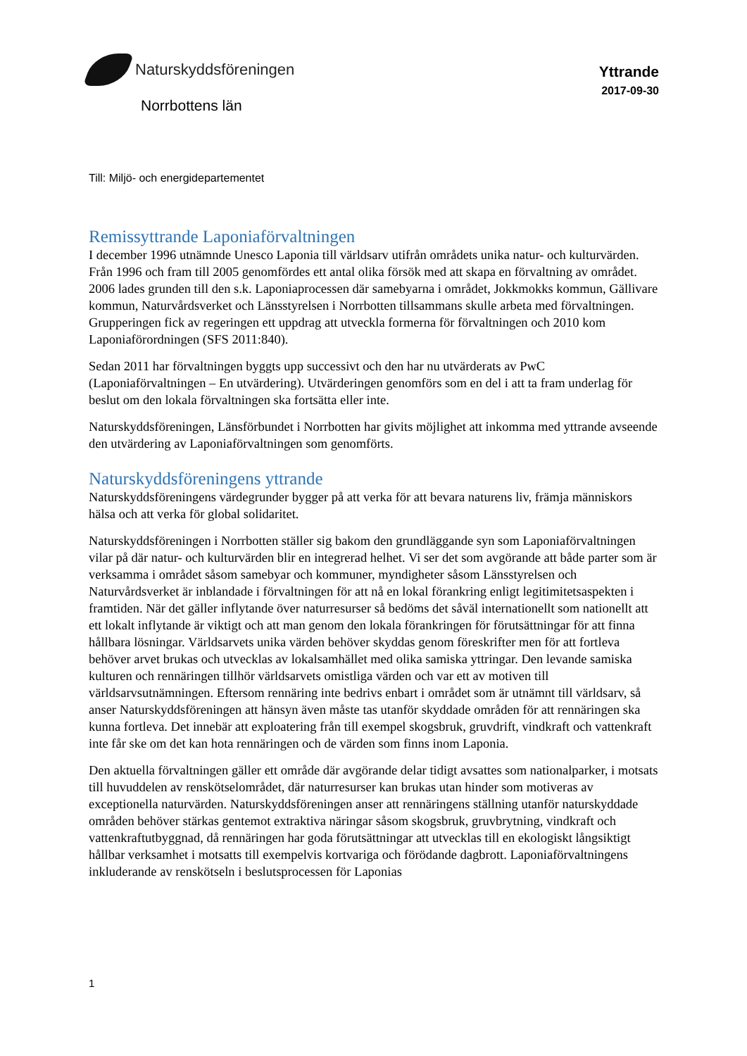Naturskyddsföreningen
Yttrande
2017-09-30
Norrbottens län
Till: Miljö- och energidepartementet
Remissyttrande Laponiaförvaltningen
I december 1996 utnämnde Unesco Laponia till världsarv utifrån områdets unika natur- och kulturvärden. Från 1996 och fram till 2005 genomfördes ett antal olika försök med att skapa en förvaltning av området. 2006 lades grunden till den s.k. Laponiaprocessen där samebyarna i området, Jokkmokks kommun, Gällivare kommun, Naturvårdsverket och Länsstyrelsen i Norrbotten tillsammans skulle arbeta med förvaltningen. Grupperingen fick av regeringen ett uppdrag att utveckla formerna för förvaltningen och 2010 kom Laponiaförordningen (SFS 2011:840).
Sedan 2011 har förvaltningen byggts upp successivt och den har nu utvärderats av PwC (Laponiaförvaltningen – En utvärdering). Utvärderingen genomförs som en del i att ta fram underlag för beslut om den lokala förvaltningen ska fortsätta eller inte.
Naturskyddsföreningen, Länsförbundet i Norrbotten har givits möjlighet att inkomma med yttrande avseende den utvärdering av Laponiaförvaltningen som genomförts.
Naturskyddsföreningens yttrande
Naturskyddsföreningens värdegrunder bygger på att verka för att bevara naturens liv, främja människors hälsa och att verka för global solidaritet.
Naturskyddsföreningen i Norrbotten ställer sig bakom den grundläggande syn som Laponiaförvaltningen vilar på där natur- och kulturvärden blir en integrerad helhet. Vi ser det som avgörande att både parter som är verksamma i området såsom samebyar och kommuner, myndigheter såsom Länsstyrelsen och Naturvårdsverket är inblandade i förvaltningen för att nå en lokal förankring enligt legitimitetsaspekten i framtiden. När det gäller inflytande över naturresurser så bedöms det såväl internationellt som nationellt att ett lokalt inflytande är viktigt och att man genom den lokala förankringen för förutsättningar för att finna hållbara lösningar. Världsarvets unika värden behöver skyddas genom föreskrifter men för att fortleva behöver arvet brukas och utvecklas av lokalsamhället med olika samiska yttringar. Den levande samiska kulturen och rennäringen tillhör världsarvets omistliga värden och var ett av motiven till världsarvsutnämningen. Eftersom rennäring inte bedrivs enbart i området som är utnämnt till världsarv, så anser Naturskyddsföreningen att hänsyn även måste tas utanför skyddade områden för att rennäringen ska kunna fortleva. Det innebär att exploatering från till exempel skogsbruk, gruvdrift, vindkraft och vattenkraft inte får ske om det kan hota rennäringen och de värden som finns inom Laponia.
Den aktuella förvaltningen gäller ett område där avgörande delar tidigt avsattes som nationalparker, i motsats till huvuddelen av renskötselområdet, där naturresurser kan brukas utan hinder som motiveras av exceptionella naturvärden. Naturskyddsföreningen anser att rennäringens ställning utanför naturskyddade områden behöver stärkas gentemot extraktiva näringar såsom skogsbruk, gruvbrytning, vindkraft och vattenkraftutbyggnad, då rennäringen har goda förutsättningar att utvecklas till en ekologiskt långsiktigt hållbar verksamhet i motsatts till exempelvis kortvariga och förödande dagbrott. Laponiaförvaltningens inkluderande av renskötseln i beslutsprocessen för Laponias
1